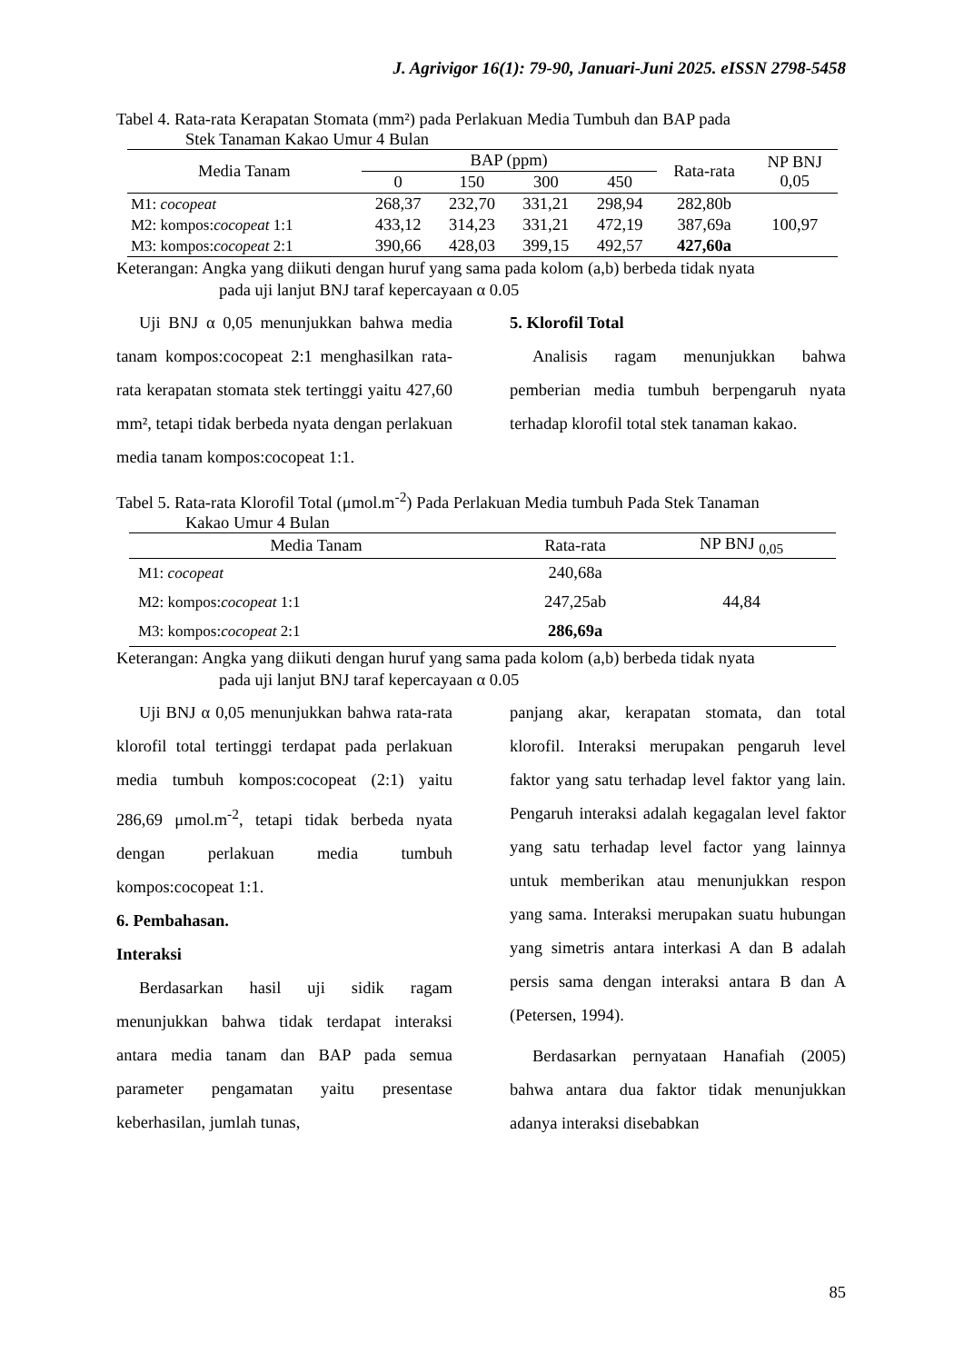J. Agrivigor 16(1): 79-90, Januari-Juni 2025. eISSN 2798-5458
Tabel 4. Rata-rata Kerapatan Stomata (mm²) pada Perlakuan Media Tumbuh dan BAP pada
Stek Tanaman Kakao Umur 4 Bulan
| Media Tanam | BAP (ppm) | | | | Rata-rata | NP BNJ 0,05 |
| --- | --- | --- | --- | --- | --- | --- |
| | 0 | 150 | 300 | 450 | | |
| M1: cocopeat | 268,37 | 232,70 | 331,21 | 298,94 | 282,80b | 100,97 |
| M2: kompos: cocopeat 1:1 | 433,12 | 314,23 | 331,21 | 472,19 | 387,69a | |
| M3: kompos: cocopeat 2:1 | 390,66 | 428,03 | 399,15 | 492,57 | 427,60a | |
Keterangan: Angka yang diikuti dengan huruf yang sama pada kolom (a,b) berbeda tidak nyata
pada uji lanjut BNJ taraf kepercayaan α 0.05
Uji BNJ α 0,05 menunjukkan bahwa media tanam kompos:cocopeat 2:1 menghasilkan rata-rata kerapatan stomata stek tertinggi yaitu 427,60 mm², tetapi tidak berbeda nyata dengan perlakuan media tanam kompos:cocopeat 1:1.
5. Klorofil Total
Analisis ragam menunjukkan bahwa pemberian media tumbuh berpengaruh nyata terhadap klorofil total stek tanaman kakao.
Tabel 5. Rata-rata Klorofil Total (μmol.m<sup>-2</sup>) Pada Perlakuan Media tumbuh Pada Stek Tanaman
Kakao Umur 4 Bulan
| Media Tanam | Rata-rata | NP BNJ <sub>0,05</sub> |
| --- | --- | --- |
| M1: cocopeat | 240,68a | 44,84 |
| M2: kompos: cocopeat 1:1 | 247,25ab | |
| M3: kompos: cocopeat 2:1 | 286,69a | |
Keterangan: Angka yang diikuti dengan huruf yang sama pada kolom (a,b) berbeda tidak nyata
pada uji lanjut BNJ taraf kepercayaan α 0.05
Uji BNJ α 0,05 menunjukkan bahwa rata-rata klorofil total tertinggi terdapat pada perlakuan media tumbuh kompos:cocopeat (2:1) yaitu 286,69 μmol.m<sup>-2</sup>, tetapi tidak berbeda nyata dengan perlakuan media tumbuh kompos:cocopeat 1:1.
6. Pembahasan.
Interaksi
Berdasarkan hasil uji sidik ragam menunjukkan bahwa tidak terdapat interaksi antara media tanam dan BAP pada semua parameter pengamatan yaitu presentase keberhasilan, jumlah tunas,
panjang akar, kerapatan stomata, dan total klorofil. Interaksi merupakan pengaruh level faktor yang satu terhadap level faktor yang lain. Pengaruh interaksi adalah kegagalan level faktor yang satu terhadap level factor yang lainnya untuk memberikan atau menunjukkan respon yang sama. Interaksi merupakan suatu hubungan yang simetris antara interkasi A dan B adalah persis sama dengan interaksi antara B dan A (Petersen, 1994).
Berdasarkan pernyataan Hanafiah (2005) bahwa antara dua faktor tidak menunjukkan adanya interaksi disebabkan
85